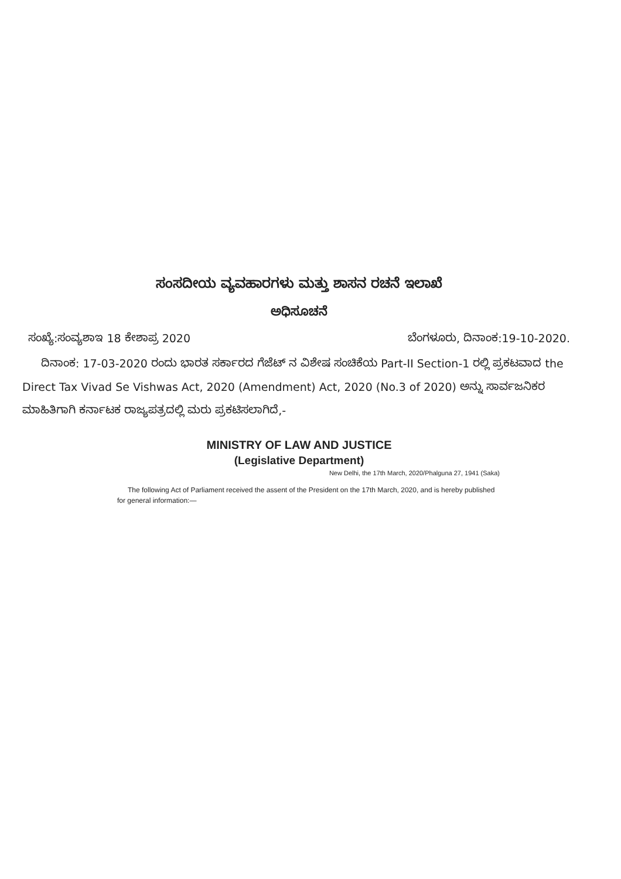ಸಂಸದೀಯ ವ್ಯವಹಾರಗಳು ಮತ್ತು ಶಾಸನ ರಚನೆ ಇಲಾಖೆ
ಅಧಿಸೂಚನೆ
ಸಂಖ್ಯೆ:ಸಂವ್ಯಶಾಇ 18 ಕೇಶಾಪ್ರ 2020 ಬೆಂಗಳೂರು, ದಿನಾಂಕ:19-10-2020.
ದಿನಾಂಕ: 17-03-2020 ರಂದು ಭಾರತ ಸರ್ಕಾರದ ಗೆಜೆಟ್ ನ ವಿಶೇಷ ಸಂಚಿಕೆಯ Part-II Section-1 ರಲ್ಲಿ ಪ್ರಕಟವಾದ the Direct Tax Vivad Se Vishwas Act, 2020 (Amendment) Act, 2020 (No.3 of 2020) ಅನ್ನು ಸಾರ್ವಜನಿಕರ ಮಾಹಿತಿಗಾಗಿ ಕರ್ನಾಟಕ ರಾಜ್ಯಪತ್ರದಲ್ಲಿ ಮರು ಪ್ರಕಟಿಸಲಾಗಿದೆ,-
MINISTRY OF LAW AND JUSTICE
(Legislative Department)
New Delhi, the 17th March, 2020/Phalguna 27, 1941 (Saka)
The following Act of Parliament received the assent of the President on the 17th March, 2020, and is hereby published for general information:—